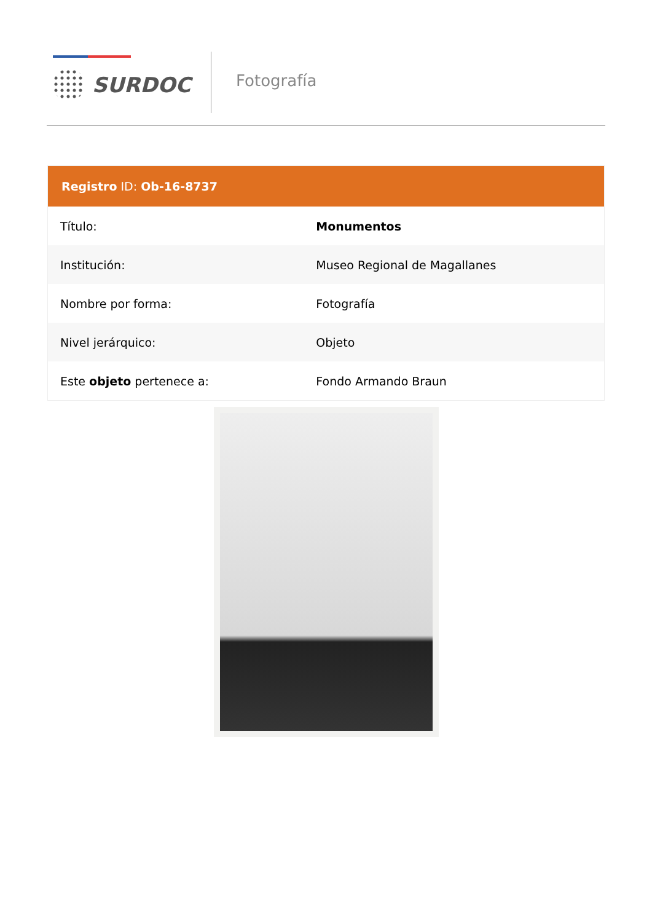SURDOC Fotografía
Registro ID: Ob-16-8737
| Título: | Monumentos |
| Institución: | Museo Regional de Magallanes |
| Nombre por forma: | Fotografía |
| Nivel jerárquico: | Objeto |
| Este objeto pertenece a: | Fondo Armando Braun |